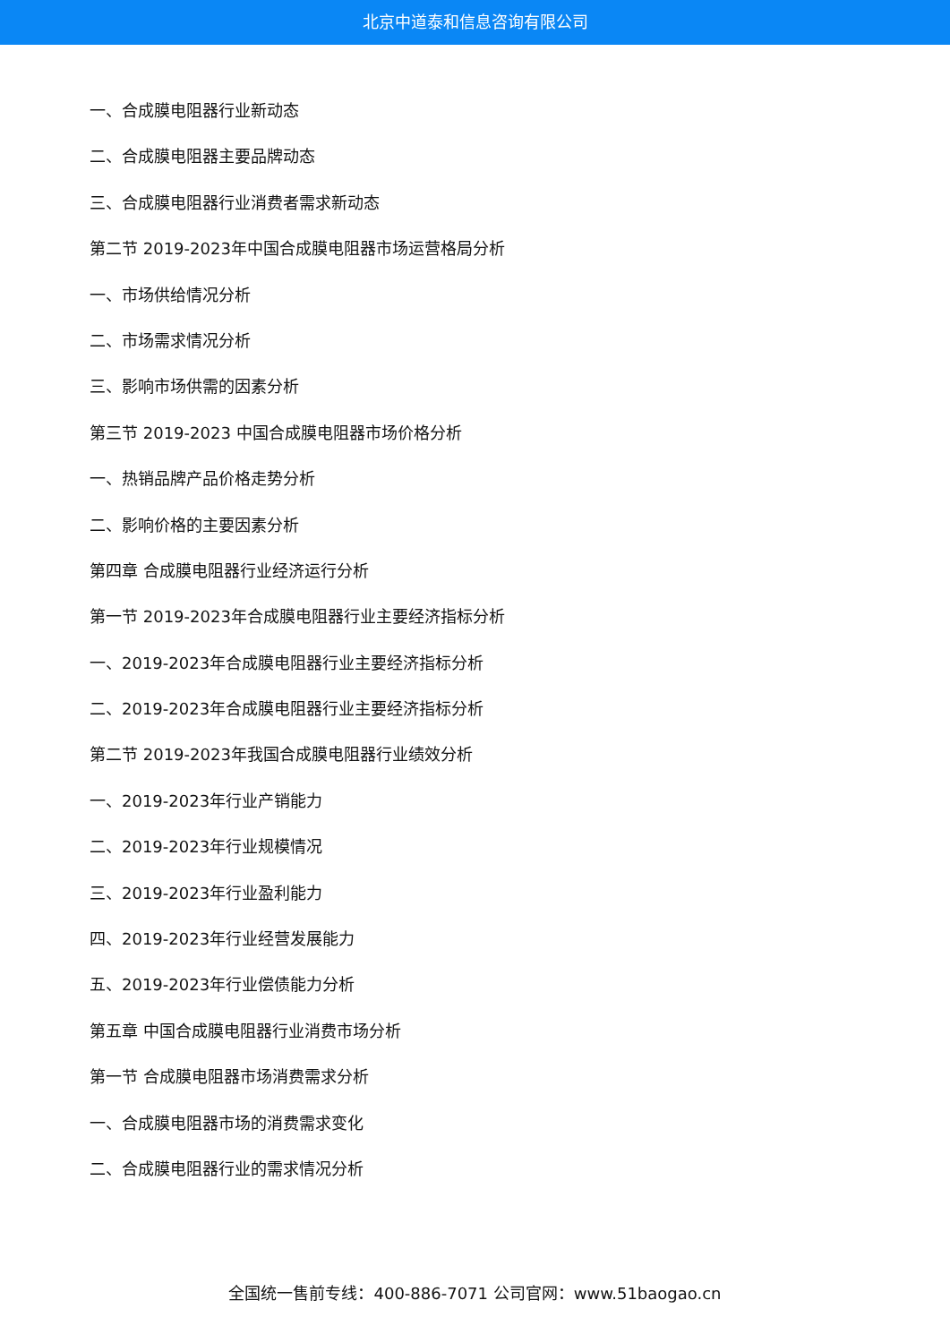北京中道泰和信息咨询有限公司
一、合成膜电阻器行业新动态
二、合成膜电阻器主要品牌动态
三、合成膜电阻器行业消费者需求新动态
第二节 2019-2023年中国合成膜电阻器市场运营格局分析
一、市场供给情况分析
二、市场需求情况分析
三、影响市场供需的因素分析
第三节 2019-2023 中国合成膜电阻器市场价格分析
一、热销品牌产品价格走势分析
二、影响价格的主要因素分析
第四章 合成膜电阻器行业经济运行分析
第一节 2019-2023年合成膜电阻器行业主要经济指标分析
一、2019-2023年合成膜电阻器行业主要经济指标分析
二、2019-2023年合成膜电阻器行业主要经济指标分析
第二节 2019-2023年我国合成膜电阻器行业绩效分析
一、2019-2023年行业产销能力
二、2019-2023年行业规模情况
三、2019-2023年行业盈利能力
四、2019-2023年行业经营发展能力
五、2019-2023年行业偿债能力分析
第五章 中国合成膜电阻器行业消费市场分析
第一节 合成膜电阻器市场消费需求分析
一、合成膜电阻器市场的消费需求变化
二、合成膜电阻器行业的需求情况分析
全国统一售前专线：400-886-7071 公司官网：www.51baogao.cn